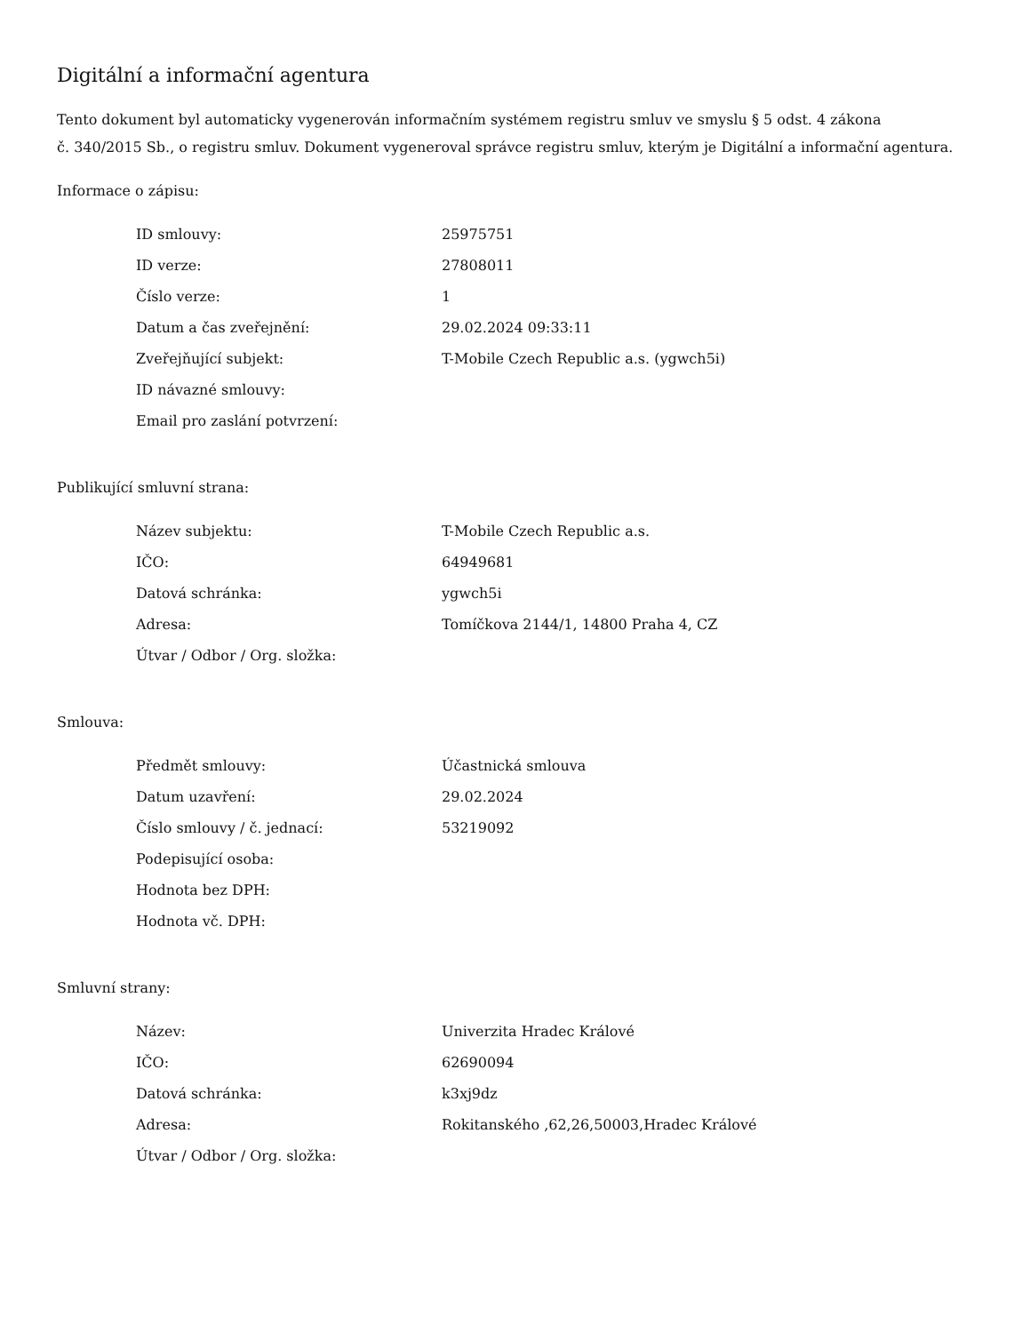Digitální a informační agentura
Tento dokument byl automaticky vygenerován informačním systémem registru smluv ve smyslu § 5 odst. 4 zákona
č. 340/2015 Sb., o registru smluv. Dokument vygeneroval správce registru smluv, kterým je Digitální a informační agentura.
Informace o zápisu:
| ID smlouvy: | 25975751 |
| ID verze: | 27808011 |
| Číslo verze: | 1 |
| Datum a čas zveřejnění: | 29.02.2024 09:33:11 |
| Zveřejňující subjekt: | T-Mobile Czech Republic a.s. (ygwch5i) |
| ID návazné smlouvy: | |
| Email pro zaslání potvrzení: | |
Publikující smluvní strana:
| Název subjektu: | T-Mobile Czech Republic a.s. |
| IČO: | 64949681 |
| Datová schránka: | ygwch5i |
| Adresa: | Tomíčkova 2144/1, 14800 Praha 4, CZ |
| Útvar / Odbor / Org. složka: | |
Smlouva:
| Předmět smlouvy: | Účastnická smlouva |
| Datum uzavření: | 29.02.2024 |
| Číslo smlouvy / č. jednací: | 53219092 |
| Podepisující osoba: | |
| Hodnota bez DPH: | |
| Hodnota vč. DPH: | |
Smluvní strany:
| Název: | Univerzita Hradec Králové |
| IČO: | 62690094 |
| Datová schránka: | k3xj9dz |
| Adresa: | Rokitanského ,62,26,50003,Hradec Králové |
| Útvar / Odbor / Org. složka: | |